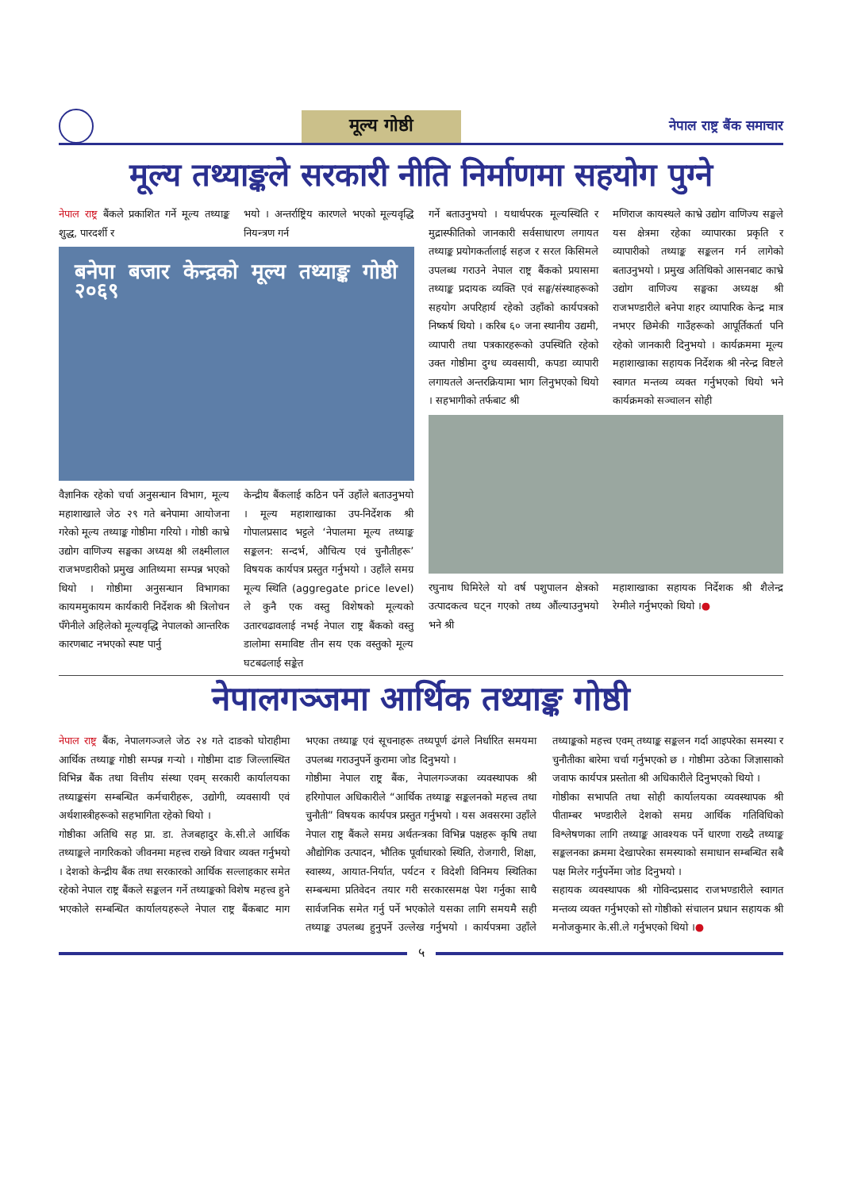मूल्य गोष्ठी
नेपाल राष्ट्र बैंक समाचार
मूल्य तथ्याङ्कले सरकारी नीति निर्माणमा सहयोग पुग्ने
नेपाल राष्ट्र बैंकले प्रकाशित गर्ने मूल्य तथ्याङ्क शुद्ध, पारदर्शी र
भयो । अन्तर्राष्ट्रिय कारणले भएको मूल्यवृद्धि नियन्त्रण गर्न
बनेपा बजार केन्द्रको मूल्य तथ्याङ्क गोष्ठी २०६९
वैज्ञानिक रहेको चर्चा अनुसन्धान विभाग, मूल्य महाशाखाले जेठ २९ गते बनेपामा आयोजना गरेको मूल्य तथ्याङ्क गोष्ठीमा गरियो । गोष्ठी काभ्रे उद्योग वाणिज्य सङ्घका अध्यक्ष श्री लक्ष्मीलाल राजभण्डारीको प्रमुख आतिथ्यमा सम्पन्न भएको थियो । गोष्ठीमा अनुसन्धान विभागका कायममुकायम कार्यकारी निर्देशक श्री त्रिलोचन पँगेनीले अहिलेको मूल्यवृद्धि नेपालको आन्तरिक कारणबाट नभएको स्पष्ट पार्नु
केन्द्रीय बैंकलाई कठिन पर्ने उहाँले बताउनुभयो । मूल्य महाशाखाका उप-निर्देशक श्री गोपालप्रसाद भट्टले ‘नेपालमा मूल्य तथ्याङ्क सङ्कलन: सन्दर्भ, औचित्य एवं चुनौतीहरू’ विषयक कार्यपत्र प्रस्तुत गर्नुभयो । उहाँले समग्र मूल्य स्थिति (aggregate price level) ले कुनै एक वस्तु विशेषको मूल्यको उतारचढावलाई नभई नेपाल राष्ट्र बैंकको वस्तु डालोमा समाविष्ट तीन सय एक वस्तुको मूल्य घटबढलाई सङ्केत
गर्ने बताउनुभयो । यथार्थपरक मूल्यस्थिति र मुद्रास्फीतिको जानकारी सर्वसाधारण लगायत तथ्याङ्क प्रयोगकर्तालाई सहज र सरल किसिमले उपलब्ध गराउने नेपाल राष्ट्र बैंकको प्रयासमा तथ्याङ्क प्रदायक व्यक्ति एवं सङ्घ/संस्थाहरूको सहयोग अपरिहार्य रहेको उहाँको कार्यपत्रको निष्कर्ष थियो । करिब ६० जना स्थानीय उद्यमी, व्यापारी तथा पत्रकारहरूको उपस्थिति रहेको उक्त गोष्ठीमा दुग्ध व्यवसायी, कपडा व्यापारी लगायतले अन्तरक्रियामा भाग लिनुभएको थियो । सहभागीको तर्फबाट श्री
मणिराज कायस्थले काभ्रे उद्योग वाणिज्य सङ्घले यस क्षेत्रमा रहेका व्यापारका प्रकृति र व्यापारीको तथ्याङ्क सङ्कलन गर्न लागेको बताउनुभयो । प्रमुख अतिथिको आसनबाट काभ्रे उद्योग वाणिज्य सङ्घका अध्यक्ष श्री राजभण्डारीले बनेपा शहर व्यापारिक केन्द्र मात्र नभएर छिमेकी गाउँहरूको आपूर्तिकर्ता पनि रहेको जानकारी दिनुभयो । कार्यक्रममा मूल्य महाशाखाका सहायक निर्देशक श्री नरेन्द्र विष्टले स्वागत मन्तव्य व्यक्त गर्नुभएको थियो भने कार्यक्रमको सञ्चालन सोही
रघुनाथ घिमिरेले यो वर्ष पशुपालन क्षेत्रको उत्पादकत्व घट्न गएको तथ्य औंल्याउनुभयो भने श्री
महाशाखाका सहायक निर्देशक श्री शैलेन्द्र रेग्मीले गर्नुभएको थियो ।●
नेपालगञ्जमा आर्थिक तथ्याङ्क गोष्ठी
नेपाल राष्ट्र बैंक, नेपालगञ्जले जेठ २४ गते दाङको घोराहीमा आर्थिक तथ्याङ्क गोष्ठी सम्पन्न गर्‍यो । गोष्ठीमा दाङ जिल्लास्थित विभिन्न बैंक तथा वित्तीय संस्था एवम् सरकारी कार्यालयका तथ्याङ्कसंग सम्बन्धित कर्मचारीहरू, उद्योगी, व्यवसायी एवं अर्थशास्त्रीहरूको सहभागिता रहेको थियो ।
गोष्ठीका अतिथि सह प्रा. डा. तेजबहादुर के.सी.ले आर्थिक तथ्याङ्कले नागरिकको जीवनमा महत्त्व राख्ने विचार व्यक्त गर्नुभयो । देशको केन्द्रीय बैंक तथा सरकारको आर्थिक सल्लाहकार समेत रहेको नेपाल राष्ट्र बैंकले सङ्कलन गर्ने तथ्याङ्कको विशेष महत्त्व हुने भएकोले सम्बन्धित कार्यालयहरूले नेपाल राष्ट्र बैंकबाट माग भएका तथ्याङ्क एवं सूचनाहरू तथ्यपूर्ण ढंगले निर्धारित समयमा उपलब्ध गराउनुपर्ने कुरामा जोड दिनुभयो ।
गोष्ठीमा नेपाल राष्ट्र बैंक, नेपालगञ्जका व्यवस्थापक श्री हरिगोपाल अधिकारीले “आर्थिक तथ्याङ्क सङ्कलनको महत्त्व तथा चुनौती” विषयक कार्यपत्र प्रस्तुत गर्नुभयो । यस अवसरमा उहाँले नेपाल राष्ट्र बैंकले समग्र अर्थतन्त्रका विभिन्न पक्षहरू कृषि तथा औद्योगिक उत्पादन, भौतिक पूर्वाधारको स्थिति, रोजगारी, शिक्षा, स्वास्थ्य, आयात-निर्यात, पर्यटन र विदेशी विनिमय स्थितिका सम्बन्धमा प्रतिवेदन तयार गरी सरकारसमक्ष पेश गर्नुका साथै सार्वजनिक समेत गर्नु पर्ने भएकोले यसका लागि समयमै सही तथ्याङ्क उपलब्ध हुनुपर्ने उल्लेख गर्नुभयो । कार्यपत्रमा उहाँले तथ्याङ्कको महत्त्व एवम् तथ्याङ्क सङ्कलन गर्दा आइपरेका समस्या र चुनौतीका बारेमा चर्चा गर्नुभएको छ । गोष्ठीमा उठेका जिज्ञासाको जवाफ कार्यपत्र प्रस्तोता श्री अधिकारीले दिनुभएको थियो ।
गोष्ठीका सभापति तथा सोही कार्यालयका व्यवस्थापक श्री पीताम्बर भण्डारीले देशको समग्र आर्थिक गतिविधिको विश्लेषणका लागि तथ्याङ्क आवश्यक पर्ने धारणा राख्दै तथ्याङ्क सङ्कलनका क्रममा देखापरेका समस्याको समाधान सम्बन्धित सबै पक्ष मिलेर गर्नुपर्नेमा जोड दिनुभयो ।
सहायक व्यवस्थापक श्री गोविन्दप्रसाद राजभण्डारीले स्वागत मन्तव्य व्यक्त गर्नुभएको सो गोष्ठीको संचालन प्रधान सहायक श्री मनोजकुमार के.सी.ले गर्नुभएको थियो ।●
५